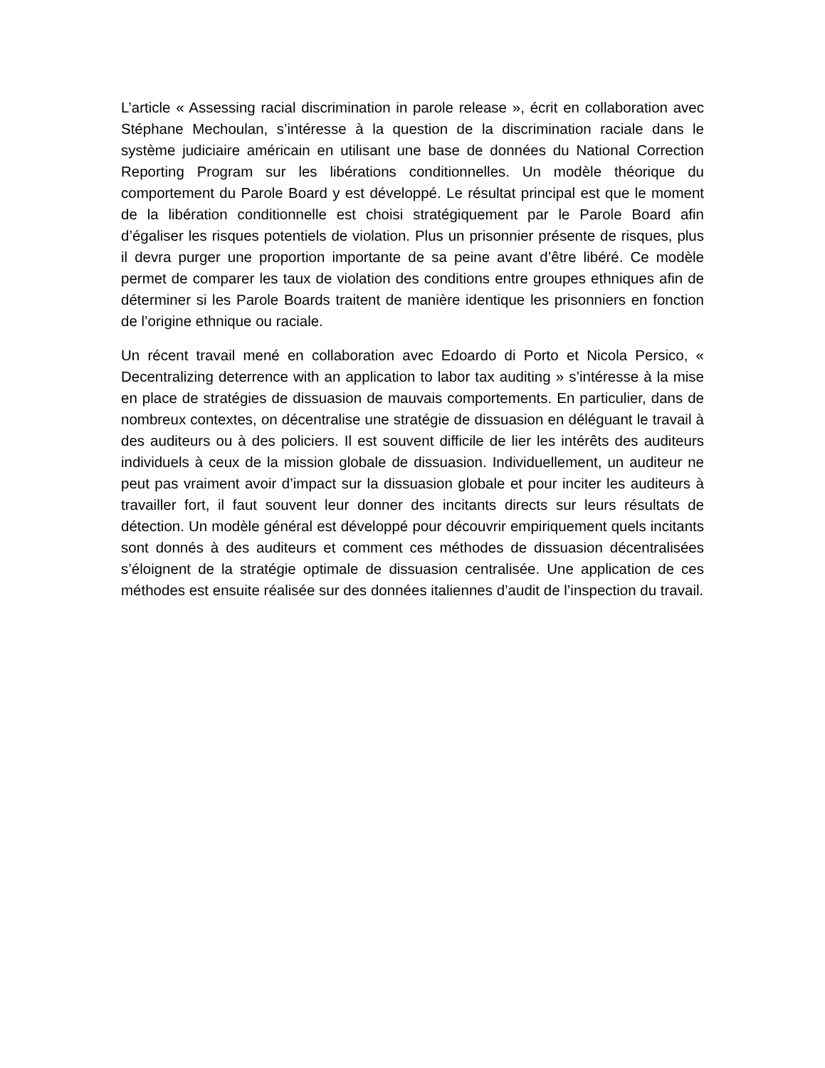L’article « Assessing racial discrimination in parole release », écrit en collaboration avec Stéphane Mechoulan, s’intéresse à la question de la discrimination raciale dans le système judiciaire américain en utilisant une base de données du National Correction Reporting Program sur les libérations conditionnelles. Un modèle théorique du comportement du Parole Board y est développé. Le résultat principal est que le moment de la libération conditionnelle est choisi stratégiquement par le Parole Board afin d’égaliser les risques potentiels de violation. Plus un prisonnier présente de risques, plus il devra purger une proportion importante de sa peine avant d’être libéré. Ce modèle permet de comparer les taux de violation des conditions entre groupes ethniques afin de déterminer si les Parole Boards traitent de manière identique les prisonniers en fonction de l’origine ethnique ou raciale.
Un récent travail mené en collaboration avec Edoardo di Porto et Nicola Persico, « Decentralizing deterrence with an application to labor tax auditing » s’intéresse à la mise en place de stratégies de dissuasion de mauvais comportements. En particulier, dans de nombreux contextes, on décentralise une stratégie de dissuasion en déléguant le travail à des auditeurs ou à des policiers. Il est souvent difficile de lier les intérêts des auditeurs individuels à ceux de la mission globale de dissuasion. Individuellement, un auditeur ne peut pas vraiment avoir d’impact sur la dissuasion globale et pour inciter les auditeurs à travailler fort, il faut souvent leur donner des incitants directs sur leurs résultats de détection. Un modèle général est développé pour découvrir empiriquement quels incitants sont donnés à des auditeurs et comment ces méthodes de dissuasion décentralisées s’éloignent de la stratégie optimale de dissuasion centralisée. Une application de ces méthodes est ensuite réalisée sur des données italiennes d’audit de l’inspection du travail.